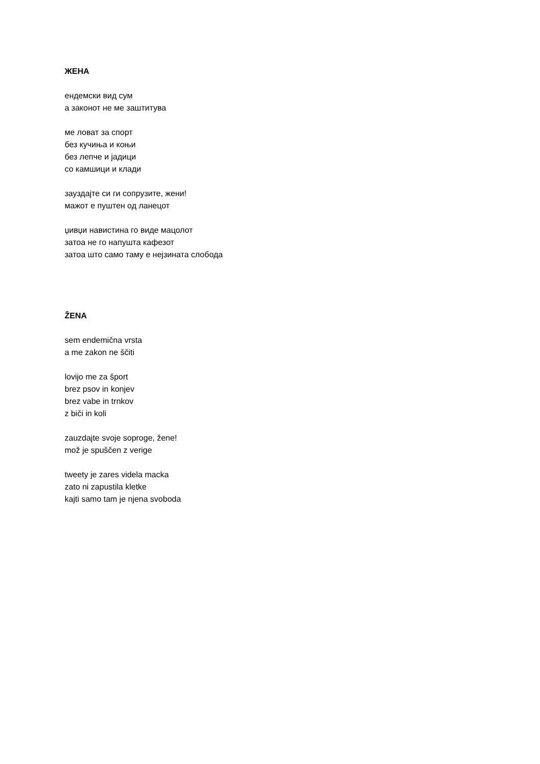ЖЕНА
ендемски вид сум
а законот не ме заштитува
ме ловат за спорт
без кучиња и коњи
без лепче и јадици
со камшици и клади
зауздајте си ги сопрузите, жени!
мажот е пуштен од ланецот
џивџи навистина го виде мацолот
затоа не го напушта кафезот
затоа што само таму е нејзината слобода
ŽENA
sem endemična vrsta
a me zakon ne ščiti
lovijo me za šport
brez psov in konjev
brez vabe in trnkov
z biči in koli
zauzdajte svoje soproge, žene!
mož je spuščen z verige
tweety je zares videla macka
zato ni zapustila kletke
kajti samo tam je njena svoboda